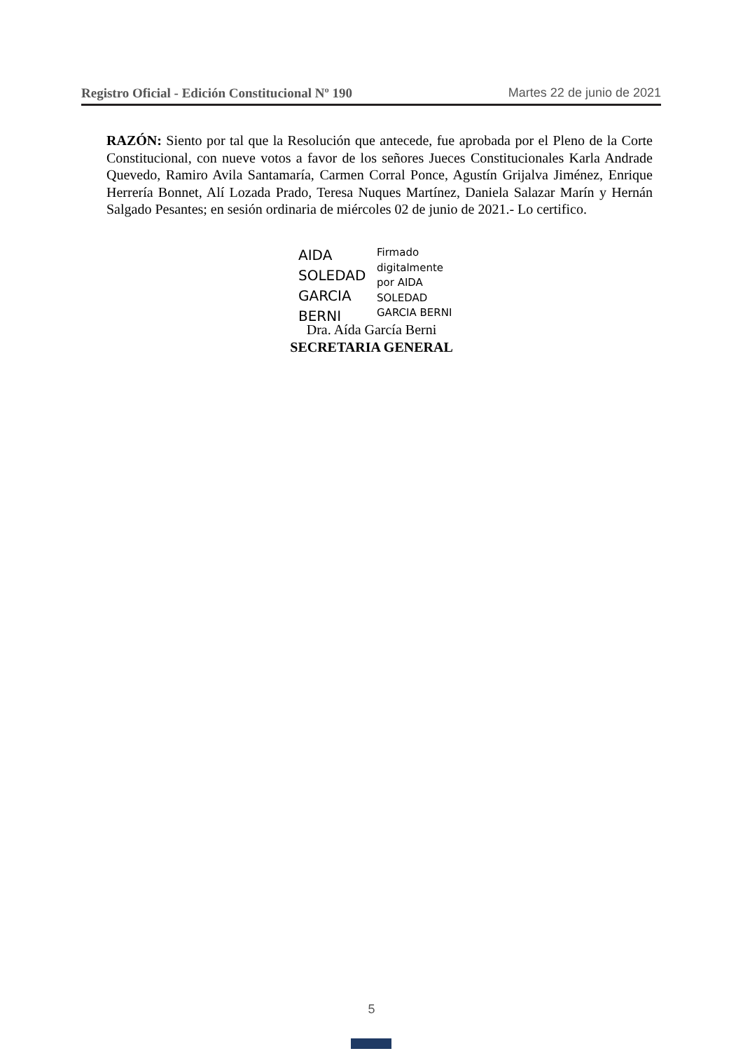Registro Oficial - Edición Constitucional Nº 190 Martes 22 de junio de 2021
RAZÓN: Siento por tal que la Resolución que antecede, fue aprobada por el Pleno de la Corte Constitucional, con nueve votos a favor de los señores Jueces Constitucionales Karla Andrade Quevedo, Ramiro Avila Santamaría, Carmen Corral Ponce, Agustín Grijalva Jiménez, Enrique Herrería Bonnet, Alí Lozada Prado, Teresa Nuques Martínez, Daniela Salazar Marín y Hernán Salgado Pesantes; en sesión ordinaria de miércoles 02 de junio de 2021.- Lo certifico.
AIDA
SOLEDAD
GARCIA
BERNI
Firmado
digitalmente
por AIDA
SOLEDAD
GARCIA BERNI
Dra. Aída García Berni
SECRETARIA GENERAL
5